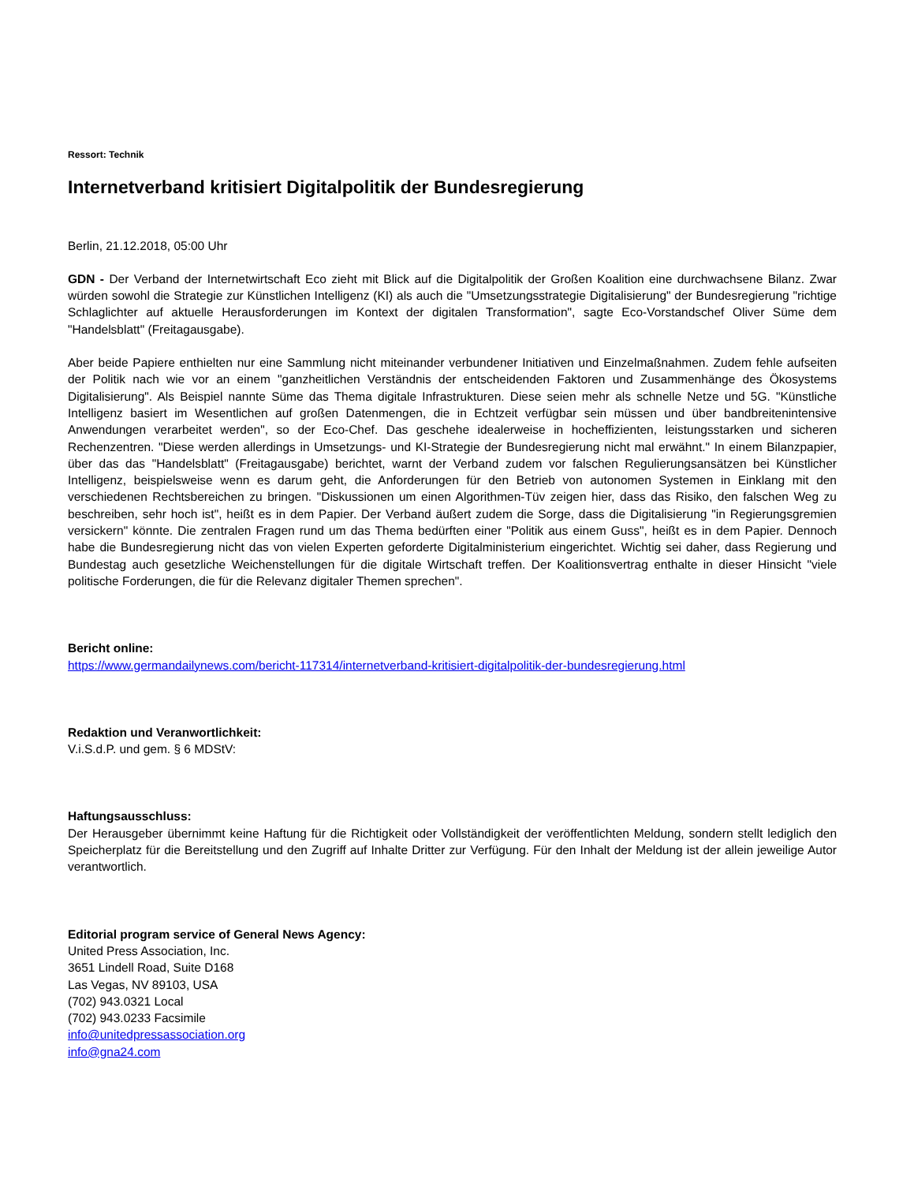Ressort: Technik
Internetverband kritisiert Digitalpolitik der Bundesregierung
Berlin, 21.12.2018, 05:00 Uhr
GDN - Der Verband der Internetwirtschaft Eco zieht mit Blick auf die Digitalpolitik der Großen Koalition eine durchwachsene Bilanz. Zwar würden sowohl die Strategie zur Künstlichen Intelligenz (KI) als auch die "Umsetzungsstrategie Digitalisierung" der Bundesregierung "richtige Schlaglichter auf aktuelle Herausforderungen im Kontext der digitalen Transformation", sagte Eco-Vorstandschef Oliver Süme dem "Handelsblatt" (Freitagausgabe).
Aber beide Papiere enthielten nur eine Sammlung nicht miteinander verbundener Initiativen und Einzelmaßnahmen. Zudem fehle aufseiten der Politik nach wie vor an einem "ganzheitlichen Verständnis der entscheidenden Faktoren und Zusammenhänge des Ökosystems Digitalisierung". Als Beispiel nannte Süme das Thema digitale Infrastrukturen. Diese seien mehr als schnelle Netze und 5G. "Künstliche Intelligenz basiert im Wesentlichen auf großen Datenmengen, die in Echtzeit verfügbar sein müssen und über bandbreitenintensive Anwendungen verarbeitet werden", so der Eco-Chef. Das geschehe idealerweise in hocheffizienten, leistungsstarken und sicheren Rechenzentren. "Diese werden allerdings in Umsetzungs- und KI-Strategie der Bundesregierung nicht mal erwähnt." In einem Bilanzpapier, über das das "Handelsblatt" (Freitagausgabe) berichtet, warnt der Verband zudem vor falschen Regulierungsansätzen bei Künstlicher Intelligenz, beispielsweise wenn es darum geht, die Anforderungen für den Betrieb von autonomen Systemen in Einklang mit den verschiedenen Rechtsbereichen zu bringen. "Diskussionen um einen Algorithmen-Tüv zeigen hier, dass das Risiko, den falschen Weg zu beschreiben, sehr hoch ist", heißt es in dem Papier. Der Verband äußert zudem die Sorge, dass die Digitalisierung "in Regierungsgremien versickern" könnte. Die zentralen Fragen rund um das Thema bedürften einer "Politik aus einem Guss", heißt es in dem Papier. Dennoch habe die Bundesregierung nicht das von vielen Experten geforderte Digitalministerium eingerichtet. Wichtig sei daher, dass Regierung und Bundestag auch gesetzliche Weichenstellungen für die digitale Wirtschaft treffen. Der Koalitionsvertrag enthalte in dieser Hinsicht "viele politische Forderungen, die für die Relevanz digitaler Themen sprechen".
Bericht online:
https://www.germandailynews.com/bericht-117314/internetverband-kritisiert-digitalpolitik-der-bundesregierung.html
Redaktion und Veranwortlichkeit:
V.i.S.d.P. und gem. § 6 MDStV:
Haftungsausschluss:
Der Herausgeber übernimmt keine Haftung für die Richtigkeit oder Vollständigkeit der veröffentlichten Meldung, sondern stellt lediglich den Speicherplatz für die Bereitstellung und den Zugriff auf Inhalte Dritter zur Verfügung. Für den Inhalt der Meldung ist der allein jeweilige Autor verantwortlich.
Editorial program service of General News Agency:
United Press Association, Inc.
3651 Lindell Road, Suite D168
Las Vegas, NV 89103, USA
(702) 943.0321 Local
(702) 943.0233 Facsimile
info@unitedpressassociation.org
info@gna24.com